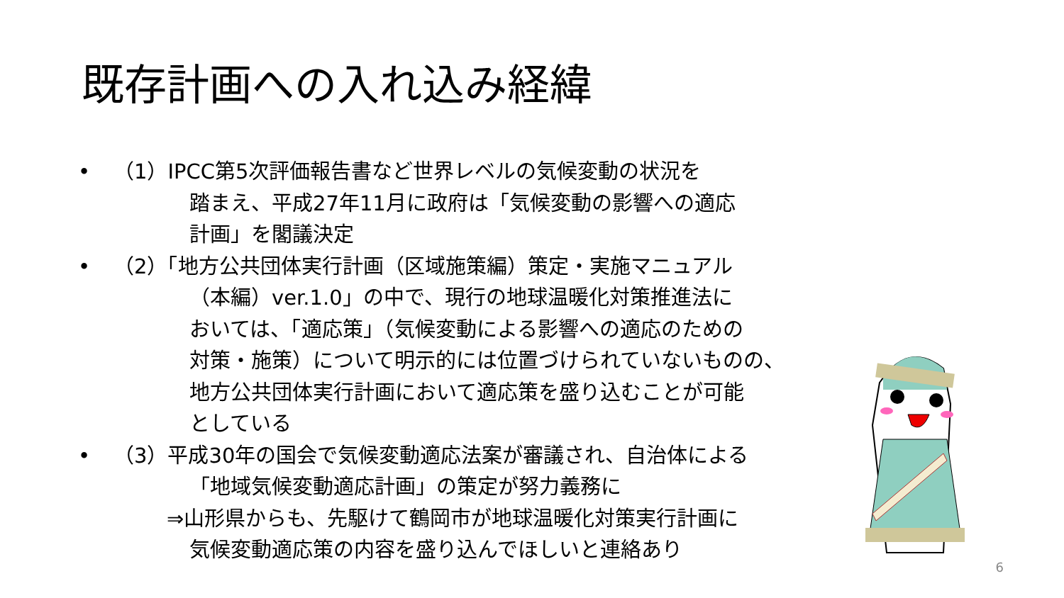既存計画への入れ込み経緯
• （1）IPCC第5次評価報告書など世界レベルの気候変動の状況を
踏まえ、平成27年11月に政府は「気候変動の影響への適応
計画」を閣議決定
• （2）「地方公共団体実行計画（区域施策編）策定・実施マニュアル
（本編）ver.1.0」の中で、現行の地球温暖化対策推進法に
おいては、「適応策」（気候変動による影響への適応のための
対策・施策）について明示的には位置づけられていないものの、
地方公共団体実行計画において適応策を盛り込むことが可能
としている
• （3）平成30年の国会で気候変動適応法案が審議され、自治体による
「地域気候変動適応計画」の策定が努力義務に
⇒山形県からも、先駆けて鶴岡市が地球温暖化対策実行計画に
気候変動適応策の内容を盛り込んでほしいと連絡あり
6